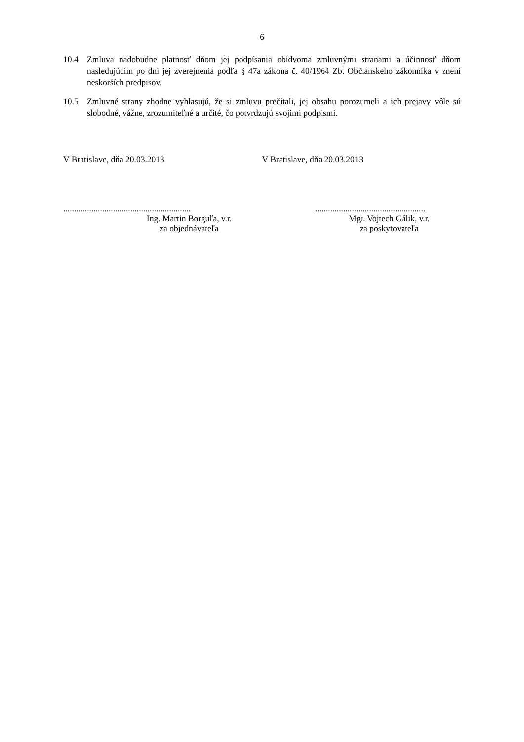6
10.4 Zmluva nadobudne platnosť dňom jej podpísania obidvoma zmluvnými stranami a účinnosť dňom nasledujúcim po dni jej zverejnenia podľa § 47a zákona č. 40/1964 Zb. Občianskeho zákonníka v znení neskorších predpisov.
10.5 Zmluvné strany zhodne vyhlasujú, že si zmluvu prečítali, jej obsahu porozumeli a ich prejavy vôle sú slobodné, vážne, zrozumiteľné a určité, čo potvrdzujú svojimi podpismi.
V Bratislave, dňa 20.03.2013 V Bratislave, dňa 20.03.2013
...........................................................
Ing. Martin Borguľa, v.r.
za objednávateľa
...................................................
Mgr. Vojtech Gálik, v.r.
za poskytovateľa